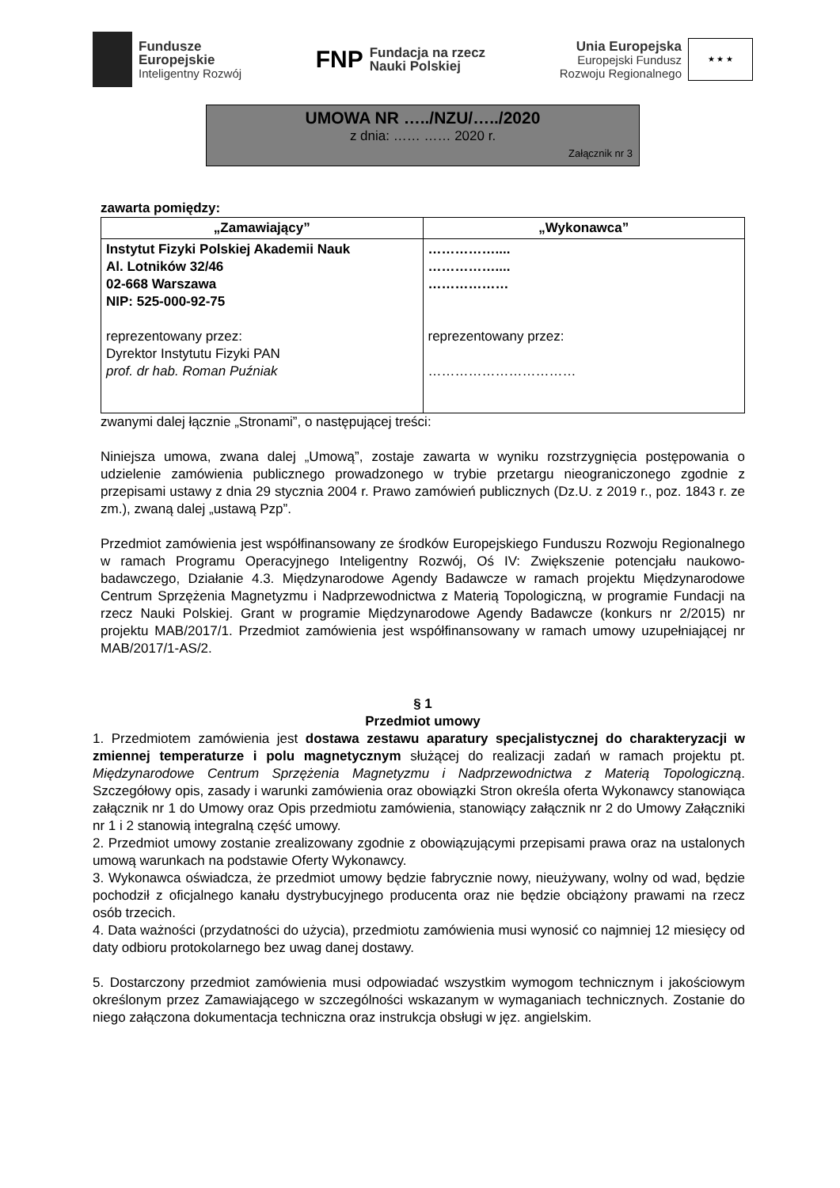Fundusze
Europejskie
Inteligentny Rozwój
FNP
Fundacja na rzecz
Nauki Polskiej
Unia Europejska
Europejski Fundusz
Rozwoju Regionalnego
★ ★ ★
UMOWA NR …../NZU/…../2020
z dnia: …… …… 2020 r.
Załącznik nr 3
zawarta pomiędzy:
| „Zamawiający” | „Wykonawca” |
| --- | --- |
| Instytut Fizyki Polskiej Akademii Nauk Al. Lotników 32/46 02-668 Warszawa NIP: 525-000-92-75 reprezentowany przez: Dyrektor Instytutu Fizyki PAN prof. dr hab. Roman Puźniak | …………….... …………….... ……………… reprezentowany przez: …………………………… |
zwanymi dalej łącznie „Stronami”, o następującej treści:
Niniejsza umowa, zwana dalej „Umową”, zostaje zawarta w wyniku rozstrzygnięcia postępowania o udzielenie zamówienia publicznego prowadzonego w trybie przetargu nieograniczonego zgodnie z przepisami ustawy z dnia 29 stycznia 2004 r. Prawo zamówień publicznych (Dz.U. z 2019 r., poz. 1843 r. ze zm.), zwaną dalej „ustawą Pzp”.
Przedmiot zamówienia jest współfinansowany ze środków Europejskiego Funduszu Rozwoju Regionalnego w ramach Programu Operacyjnego Inteligentny Rozwój, Oś IV: Zwiększenie potencjału naukowo-badawczego, Działanie 4.3. Międzynarodowe Agendy Badawcze w ramach projektu Międzynarodowe Centrum Sprzężenia Magnetyzmu i Nadprzewodnictwa z Materią Topologiczną, w programie Fundacji na rzecz Nauki Polskiej. Grant w programie Międzynarodowe Agendy Badawcze (konkurs nr 2/2015) nr projektu MAB/2017/1. Przedmiot zamówienia jest współfinansowany w ramach umowy uzupełniającej nr MAB/2017/1-AS/2.
§ 1
Przedmiot umowy
1. Przedmiotem zamówienia jest dostawa zestawu aparatury specjalistycznej do charakteryzacji w zmiennej temperaturze i polu magnetycznym służącej do realizacji zadań w ramach projektu pt. Międzynarodowe Centrum Sprzężenia Magnetyzmu i Nadprzewodnictwa z Materią Topologiczną. Szczegółowy opis, zasady i warunki zamówienia oraz obowiązki Stron określa oferta Wykonawcy stanowiąca załącznik nr 1 do Umowy oraz Opis przedmiotu zamówienia, stanowiący załącznik nr 2 do Umowy Załączniki nr 1 i 2 stanowią integralną część umowy.
2. Przedmiot umowy zostanie zrealizowany zgodnie z obowiązującymi przepisami prawa oraz na ustalonych umową warunkach na podstawie Oferty Wykonawcy.
3. Wykonawca oświadcza, że przedmiot umowy będzie fabrycznie nowy, nieużywany, wolny od wad, będzie pochodził z oficjalnego kanału dystrybucyjnego producenta oraz nie będzie obciążony prawami na rzecz osób trzecich.
4. Data ważności (przydatności do użycia), przedmiotu zamówienia musi wynosić co najmniej 12 miesięcy od daty odbioru protokolarnego bez uwag danej dostawy.
5. Dostarczony przedmiot zamówienia musi odpowiadać wszystkim wymogom technicznym i jakościowym określonym przez Zamawiającego w szczególności wskazanym w wymaganiach technicznych. Zostanie do niego załączona dokumentacja techniczna oraz instrukcja obsługi w jęz. angielskim.